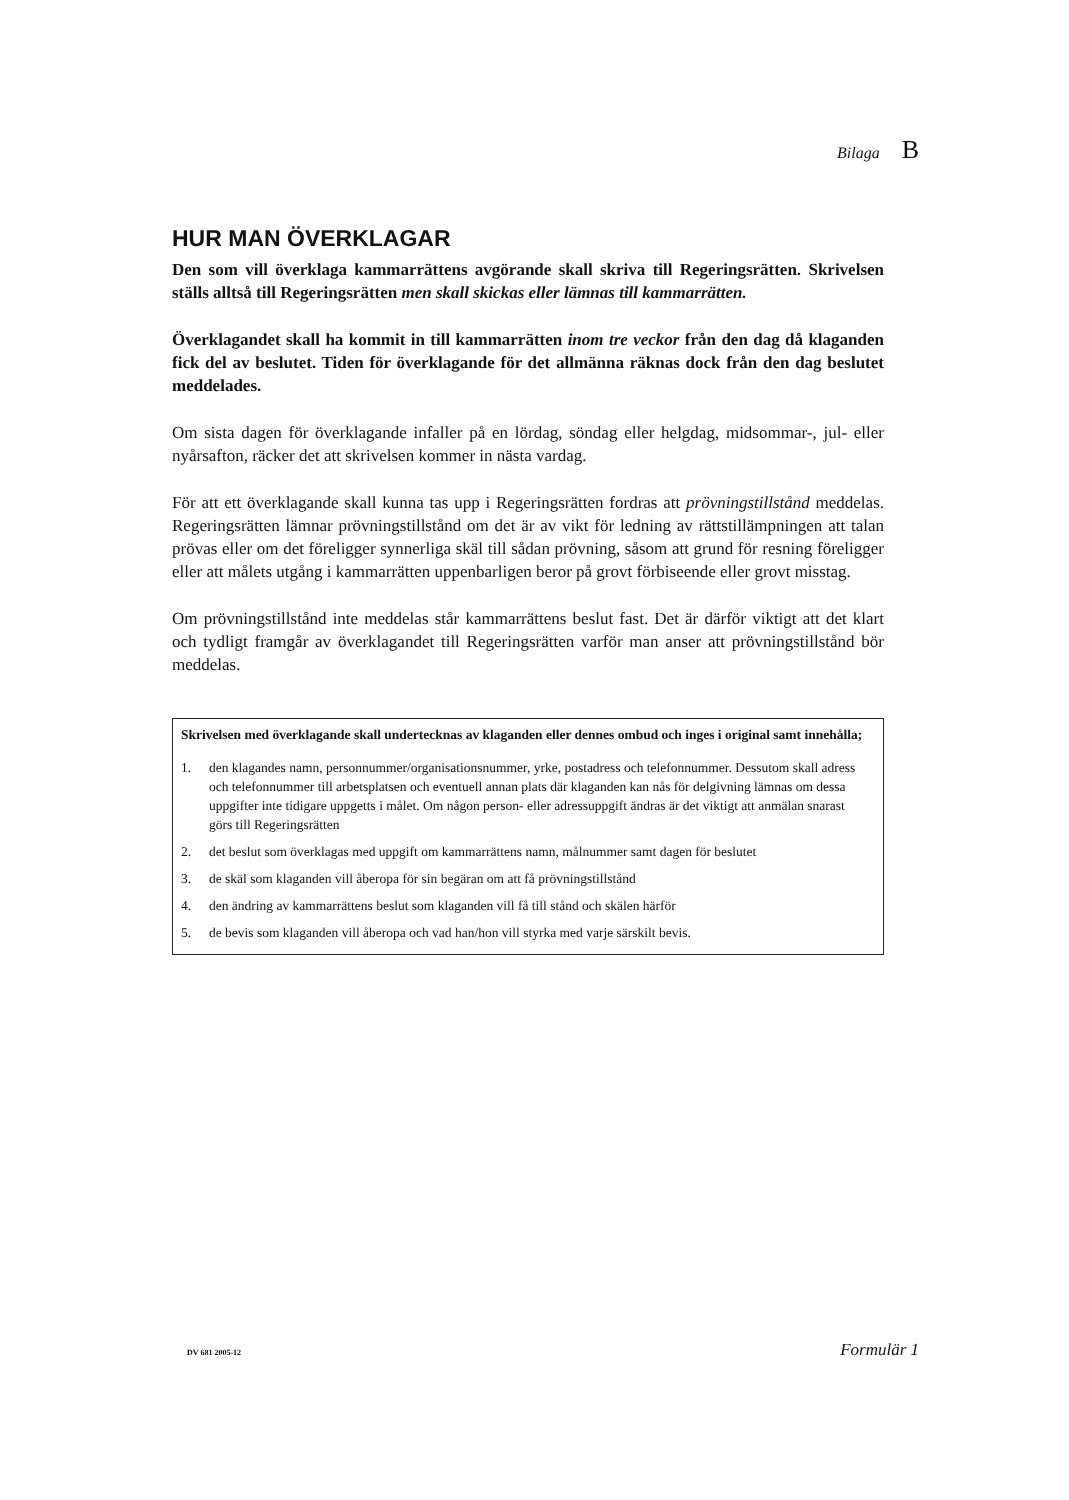Bilaga B
HUR MAN ÖVERKLAGAR
Den som vill överklaga kammarrättens avgörande skall skriva till Regeringsrätten. Skrivelsen ställs alltså till Regeringsrätten men skall skickas eller lämnas till kammarrätten.
Överklagandet skall ha kommit in till kammarrätten inom tre veckor från den dag då klaganden fick del av beslutet. Tiden för överklagande för det allmänna räknas dock från den dag beslutet meddelades.
Om sista dagen för överklagande infaller på en lördag, söndag eller helgdag, midsommar-, jul- eller nyårsafton, räcker det att skrivelsen kommer in nästa vardag.
För att ett överklagande skall kunna tas upp i Regeringsrätten fordras att prövningstillstånd meddelas. Regeringsrätten lämnar prövningstillstånd om det är av vikt för ledning av rättstillämpningen att talan prövas eller om det föreligger synnerliga skäl till sådan prövning, såsom att grund för resning föreligger eller att målets utgång i kammarrätten uppenbarligen beror på grovt förbiseende eller grovt misstag.
Om prövningstillstånd inte meddelas står kammarrättens beslut fast. Det är därför viktigt att det klart och tydligt framgår av överklagandet till Regeringsrätten varför man anser att prövningstillstånd bör meddelas.
Skrivelsen med överklagande skall undertecknas av klaganden eller dennes ombud och inges i original samt innehålla;
1. den klagandes namn, personnummer/organisationsnummer, yrke, postadress och telefonnummer. Dessutom skall adress och telefonnummer till arbetsplatsen och eventuell annan plats där klaganden kan nås för delgivning lämnas om dessa uppgifter inte tidigare uppgetts i målet. Om någon person- eller adressuppgift ändras är det viktigt att anmälan snarast görs till Regeringsrätten
2. det beslut som överklagas med uppgift om kammarrättens namn, målnummer samt dagen för beslutet
3. de skäl som klaganden vill åberopa för sin begäran om att få prövningstillstånd
4. den ändring av kammarrättens beslut som klaganden vill få till stånd och skälen härför
5. de bevis som klaganden vill åberopa och vad han/hon vill styrka med varje särskilt bevis.
DV 681 2005-12 Formulär 1